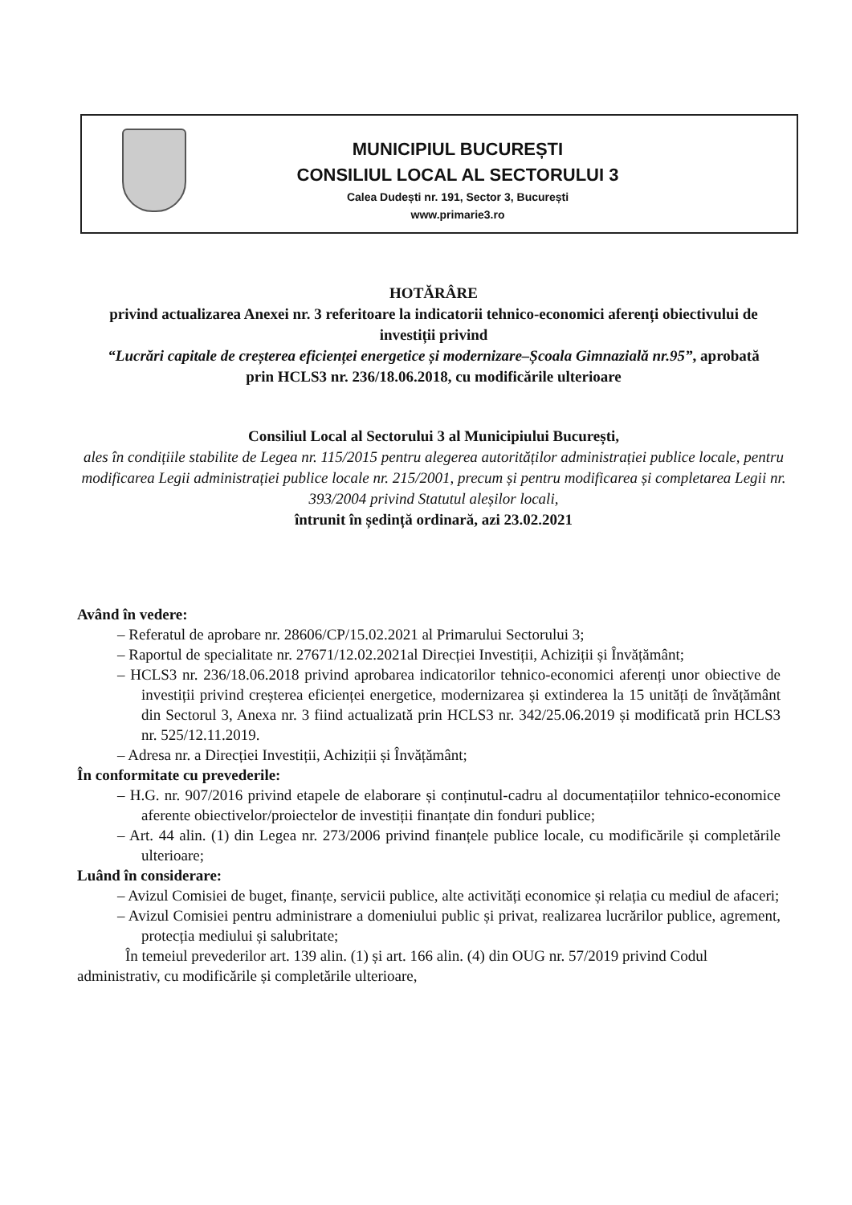MUNICIPIUL BUCUREȘTI
CONSILIUL LOCAL AL SECTORULUI 3
Calea Dudești nr. 191, Sector 3, București
www.primarie3.ro
HOTĂRÂRE
privind actualizarea Anexei nr. 3 referitoare la indicatorii tehnico-economici aferenți obiectivului de investiții privind
“Lucrări capitale de creșterea eficienței energetice și modernizare–Școala Gimnazială nr.95”, aprobată prin HCLS3 nr. 236/18.06.2018, cu modificările ulterioare
Consiliul Local al Sectorului 3 al Municipiului București,
ales în condițiile stabilite de Legea nr. 115/2015 pentru alegerea autorităților administrației publice locale, pentru modificarea Legii administrației publice locale nr. 215/2001, precum și pentru modificarea și completarea Legii nr. 393/2004 privind Statutul aleșilor locali,
întrunit în ședință ordinară, azi 23.02.2021
Având în vedere:
– Referatul de aprobare nr. 28606/CP/15.02.2021 al Primarului Sectorului 3;
– Raportul de specialitate nr. 27671/12.02.2021al Direcției Investiții, Achiziții și Învățământ;
– HCLS3 nr. 236/18.06.2018 privind aprobarea indicatorilor tehnico-economici aferenți unor obiective de investiții privind creșterea eficienței energetice, modernizarea și extinderea la 15 unități de învățământ din Sectorul 3, Anexa nr. 3 fiind actualizată prin HCLS3 nr. 342/25.06.2019 și modificată prin HCLS3 nr. 525/12.11.2019.
– Adresa nr. a Direcției Investiții, Achiziții și Învățământ;
În conformitate cu prevederile:
– H.G. nr. 907/2016 privind etapele de elaborare și conținutul-cadru al documentațiilor tehnico-economice aferente obiectivelor/proiectelor de investiții finanțate din fonduri publice;
– Art. 44 alin. (1) din Legea nr. 273/2006 privind finanțele publice locale, cu modificările și completările ulterioare;
Luând în considerare:
– Avizul Comisiei de buget, finanțe, servicii publice, alte activități economice și relația cu mediul de afaceri;
– Avizul Comisiei pentru administrare a domeniului public și privat, realizarea lucrărilor publice, agrement, protecția mediului și salubritate;
În temeiul prevederilor art. 139 alin. (1) și art. 166 alin. (4) din OUG nr. 57/2019 privind Codul administrativ, cu modificările și completările ulterioare,